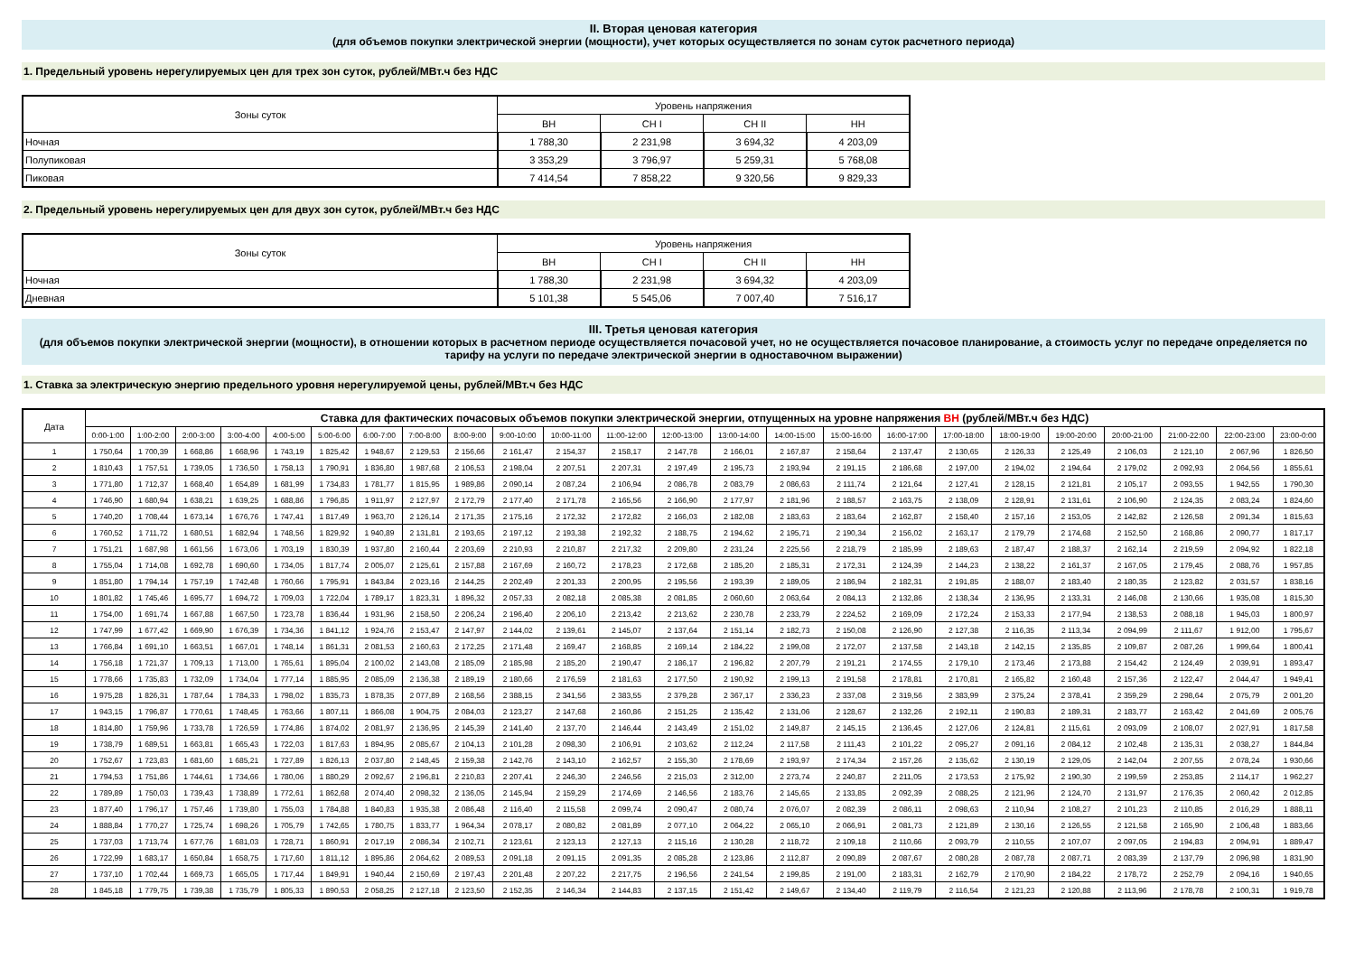II. Вторая ценовая категория
(для объемов покупки электрической энергии (мощности), учет которых осуществляется по зонам суток расчетного периода)
1. Предельный уровень нерегулируемых цен для трех зон суток, рублей/МВт.ч без НДС
| Зоны суток | Уровень напряжения | | | |
| --- | --- | --- | --- | --- |
| | ВН | СН I | СН II | НН |
| Ночная | 1 788,30 | 2 231,98 | 3 694,32 | 4 203,09 |
| Полупиковая | 3 353,29 | 3 796,97 | 5 259,31 | 5 768,08 |
| Пиковая | 7 414,54 | 7 858,22 | 9 320,56 | 9 829,33 |
2. Предельный уровень нерегулируемых цен для двух зон суток, рублей/МВт.ч без НДС
| Зоны суток | Уровень напряжения | | | |
| --- | --- | --- | --- | --- |
| | ВН | СН I | СН II | НН |
| Ночная | 1 788,30 | 2 231,98 | 3 694,32 | 4 203,09 |
| Дневная | 5 101,38 | 5 545,06 | 7 007,40 | 7 516,17 |
III. Третья ценовая категория
(для объемов покупки электрической энергии (мощности), в отношении которых в расчетном периоде осуществляется почасовой учет, но не осуществляется почасовое планирование, а стоимость услуг по передаче определяется по тарифу на услуги по передаче электрической энергии в одноставочном выражении)
1. Ставка за электрическую энергию предельного уровня нерегулируемой цены, рублей/МВт.ч без НДС
| Дата | Ставка для фактических почасовых объемов покупки электрической энергии, отпущенных на уровне напряжения ВН (рублей/МВт.ч без НДС) | | | | | | | | | | | | | | | | | | | | | | | |
| --- | --- | --- | --- | --- | --- | --- | --- | --- | --- | --- | --- | --- | --- | --- | --- | --- | --- | --- | --- | --- | --- | --- | --- | --- |
| | 0:00-1:00 | 1:00-2:00 | 2:00-3:00 | 3:00-4:00 | 4:00-5:00 | 5:00-6:00 | 6:00-7:00 | 7:00-8:00 | 8:00-9:00 | 9:00-10:00 | 10:00-11:00 | 11:00-12:00 | 12:00-13:00 | 13:00-14:00 | 14:00-15:00 | 15:00-16:00 | 16:00-17:00 | 17:00-18:00 | 18:00-19:00 | 19:00-20:00 | 20:00-21:00 | 21:00-22:00 | 22:00-23:00 | 23:00-0:00 |
| 1 | 1 750,64 | 1 700,39 | 1 668,86 | 1 668,96 | 1 743,19 | 1 825,42 | 1 948,67 | 2 129,53 | 2 156,66 | 2 161,47 | 2 154,37 | 2 158,17 | 2 147,78 | 2 166,01 | 2 167,87 | 2 158,64 | 2 137,47 | 2 130,65 | 2 126,33 | 2 125,49 | 2 106,03 | 2 121,10 | 2 067,96 | 1 826,50 |
| 2 | 1 810,43 | 1 757,51 | 1 739,05 | 1 736,50 | 1 758,13 | 1 790,91 | 1 836,80 | 1 987,68 | 2 106,53 | 2 198,04 | 2 207,51 | 2 207,31 | 2 197,49 | 2 195,73 | 2 193,94 | 2 191,15 | 2 186,68 | 2 197,00 | 2 194,02 | 2 194,64 | 2 179,02 | 2 092,93 | 2 064,56 | 1 855,61 |
| 3 | 1 771,80 | 1 712,37 | 1 668,40 | 1 654,89 | 1 681,99 | 1 734,83 | 1 781,77 | 1 815,95 | 1 989,86 | 2 090,14 | 2 087,24 | 2 106,94 | 2 086,78 | 2 083,79 | 2 086,63 | 2 111,74 | 2 121,64 | 2 127,41 | 2 128,15 | 2 121,81 | 2 105,17 | 2 093,55 | 1 942,55 | 1 790,30 |
| 4 | 1 746,90 | 1 680,94 | 1 638,21 | 1 639,25 | 1 688,86 | 1 796,85 | 1 911,97 | 2 127,97 | 2 172,79 | 2 177,40 | 2 171,78 | 2 165,56 | 2 166,90 | 2 177,97 | 2 181,96 | 2 188,57 | 2 163,75 | 2 138,09 | 2 128,91 | 2 131,61 | 2 106,90 | 2 124,35 | 2 083,24 | 1 824,60 |
| 5 | 1 740,20 | 1 708,44 | 1 673,14 | 1 676,76 | 1 747,41 | 1 817,49 | 1 963,70 | 2 126,14 | 2 171,35 | 2 175,16 | 2 172,32 | 2 172,82 | 2 166,03 | 2 182,08 | 2 183,63 | 2 183,64 | 2 162,87 | 2 158,40 | 2 157,16 | 2 153,05 | 2 142,82 | 2 126,58 | 2 091,34 | 1 815,63 |
| 6 | 1 760,52 | 1 711,72 | 1 680,51 | 1 682,94 | 1 748,56 | 1 829,92 | 1 940,89 | 2 131,81 | 2 193,65 | 2 197,12 | 2 193,38 | 2 192,32 | 2 188,75 | 2 194,62 | 2 195,71 | 2 190,34 | 2 156,02 | 2 163,17 | 2 179,79 | 2 174,68 | 2 152,50 | 2 168,86 | 2 090,77 | 1 817,17 |
| 7 | 1 751,21 | 1 687,98 | 1 661,56 | 1 673,06 | 1 703,19 | 1 830,39 | 1 937,80 | 2 160,44 | 2 203,69 | 2 210,93 | 2 210,87 | 2 217,32 | 2 209,80 | 2 231,24 | 2 225,56 | 2 218,79 | 2 185,99 | 2 189,63 | 2 187,47 | 2 188,37 | 2 162,14 | 2 219,59 | 2 094,92 | 1 822,18 |
| 8 | 1 755,04 | 1 714,08 | 1 692,78 | 1 690,60 | 1 734,05 | 1 817,74 | 2 005,07 | 2 125,61 | 2 157,88 | 2 167,69 | 2 160,72 | 2 178,23 | 2 172,68 | 2 185,20 | 2 185,31 | 2 172,31 | 2 124,39 | 2 144,23 | 2 138,22 | 2 161,37 | 2 167,05 | 2 179,45 | 2 088,76 | 1 957,85 |
| 9 | 1 851,80 | 1 794,14 | 1 757,19 | 1 742,48 | 1 760,66 | 1 795,91 | 1 843,84 | 2 023,16 | 2 144,25 | 2 202,49 | 2 201,33 | 2 200,95 | 2 195,56 | 2 193,39 | 2 189,05 | 2 186,94 | 2 182,31 | 2 191,85 | 2 188,07 | 2 183,40 | 2 180,35 | 2 123,82 | 2 031,57 | 1 838,16 |
| 10 | 1 801,82 | 1 745,46 | 1 695,77 | 1 694,72 | 1 709,03 | 1 722,04 | 1 789,17 | 1 823,31 | 1 896,32 | 2 057,33 | 2 082,18 | 2 085,38 | 2 081,85 | 2 060,60 | 2 063,64 | 2 084,13 | 2 132,86 | 2 138,34 | 2 136,95 | 2 133,31 | 2 146,08 | 2 130,66 | 1 935,08 | 1 815,30 |
| 11 | 1 754,00 | 1 691,74 | 1 667,88 | 1 667,50 | 1 723,78 | 1 836,44 | 1 931,96 | 2 158,50 | 2 206,24 | 2 196,40 | 2 206,10 | 2 213,42 | 2 213,62 | 2 230,78 | 2 233,79 | 2 224,52 | 2 169,09 | 2 172,24 | 2 153,33 | 2 177,94 | 2 138,53 | 2 088,18 | 1 945,03 | 1 800,97 |
| 12 | 1 747,99 | 1 677,42 | 1 669,90 | 1 676,39 | 1 734,36 | 1 841,12 | 1 924,76 | 2 153,47 | 2 147,97 | 2 144,02 | 2 139,61 | 2 145,07 | 2 137,64 | 2 151,14 | 2 182,73 | 2 150,08 | 2 126,90 | 2 127,38 | 2 116,35 | 2 113,34 | 2 094,99 | 2 111,67 | 1 912,00 | 1 795,67 |
| 13 | 1 766,84 | 1 691,10 | 1 663,51 | 1 667,01 | 1 748,14 | 1 861,31 | 2 081,53 | 2 160,63 | 2 172,25 | 2 171,48 | 2 169,47 | 2 168,85 | 2 169,14 | 2 184,22 | 2 199,08 | 2 172,07 | 2 137,58 | 2 143,18 | 2 142,15 | 2 135,85 | 2 109,87 | 2 087,26 | 1 999,64 | 1 800,41 |
| 14 | 1 756,18 | 1 721,37 | 1 709,13 | 1 713,00 | 1 765,61 | 1 895,04 | 2 100,02 | 2 143,08 | 2 185,09 | 2 185,98 | 2 185,20 | 2 190,47 | 2 186,17 | 2 196,82 | 2 207,79 | 2 191,21 | 2 174,55 | 2 179,10 | 2 173,46 | 2 173,88 | 2 154,42 | 2 124,49 | 2 039,91 | 1 893,47 |
| 15 | 1 778,66 | 1 735,83 | 1 732,09 | 1 734,04 | 1 777,14 | 1 885,95 | 2 085,09 | 2 136,38 | 2 189,19 | 2 180,66 | 2 176,59 | 2 181,63 | 2 177,50 | 2 190,92 | 2 199,13 | 2 191,58 | 2 178,81 | 2 170,81 | 2 165,82 | 2 160,48 | 2 157,36 | 2 122,47 | 2 044,47 | 1 949,41 |
| 16 | 1 975,28 | 1 826,31 | 1 787,64 | 1 784,33 | 1 798,02 | 1 835,73 | 1 878,35 | 2 077,89 | 2 168,56 | 2 388,15 | 2 341,56 | 2 383,55 | 2 379,28 | 2 367,17 | 2 336,23 | 2 337,08 | 2 319,56 | 2 383,99 | 2 375,24 | 2 378,41 | 2 359,29 | 2 298,64 | 2 075,79 | 2 001,20 |
| 17 | 1 943,15 | 1 796,87 | 1 770,61 | 1 748,45 | 1 763,66 | 1 807,11 | 1 866,08 | 1 904,75 | 2 084,03 | 2 123,27 | 2 147,68 | 2 160,86 | 2 151,25 | 2 135,42 | 2 131,06 | 2 128,67 | 2 132,26 | 2 192,11 | 2 190,83 | 2 189,31 | 2 183,77 | 2 163,42 | 2 041,69 | 2 005,76 |
| 18 | 1 814,80 | 1 759,96 | 1 733,78 | 1 726,59 | 1 774,86 | 1 874,02 | 2 081,97 | 2 136,95 | 2 145,39 | 2 141,40 | 2 137,70 | 2 146,44 | 2 143,49 | 2 151,02 | 2 149,87 | 2 145,15 | 2 136,45 | 2 127,06 | 2 124,81 | 2 115,61 | 2 093,09 | 2 108,07 | 2 027,91 | 1 817,58 |
| 19 | 1 738,79 | 1 689,51 | 1 663,81 | 1 665,43 | 1 722,03 | 1 817,63 | 1 894,95 | 2 085,67 | 2 104,13 | 2 101,28 | 2 098,30 | 2 106,91 | 2 103,62 | 2 112,24 | 2 117,58 | 2 111,43 | 2 101,22 | 2 095,27 | 2 091,16 | 2 084,12 | 2 102,48 | 2 135,31 | 2 038,27 | 1 844,84 |
| 20 | 1 752,67 | 1 723,83 | 1 681,60 | 1 685,21 | 1 727,89 | 1 826,13 | 2 037,80 | 2 148,45 | 2 159,38 | 2 142,76 | 2 143,10 | 2 162,57 | 2 155,30 | 2 178,69 | 2 193,97 | 2 174,34 | 2 157,26 | 2 135,62 | 2 130,19 | 2 129,05 | 2 142,04 | 2 207,55 | 2 078,24 | 1 930,66 |
| 21 | 1 794,53 | 1 751,86 | 1 744,61 | 1 734,66 | 1 780,06 | 1 880,29 | 2 092,67 | 2 196,81 | 2 210,83 | 2 207,41 | 2 246,30 | 2 246,56 | 2 215,03 | 2 312,00 | 2 273,74 | 2 240,87 | 2 211,05 | 2 173,53 | 2 175,92 | 2 190,30 | 2 199,59 | 2 253,85 | 2 114,17 | 1 962,27 |
| 22 | 1 789,89 | 1 750,03 | 1 739,43 | 1 738,89 | 1 772,61 | 1 862,68 | 2 074,40 | 2 098,32 | 2 136,05 | 2 145,94 | 2 159,29 | 2 174,69 | 2 146,56 | 2 183,76 | 2 145,65 | 2 133,85 | 2 092,39 | 2 088,25 | 2 121,96 | 2 124,70 | 2 131,97 | 2 176,35 | 2 060,42 | 2 012,85 |
| 23 | 1 877,40 | 1 796,17 | 1 757,46 | 1 739,80 | 1 755,03 | 1 784,88 | 1 840,83 | 1 935,38 | 2 086,48 | 2 116,40 | 2 115,58 | 2 099,74 | 2 090,47 | 2 080,74 | 2 076,07 | 2 082,39 | 2 086,11 | 2 098,63 | 2 110,94 | 2 108,27 | 2 101,23 | 2 110,85 | 2 016,29 | 1 888,11 |
| 24 | 1 888,84 | 1 770,27 | 1 725,74 | 1 698,26 | 1 705,79 | 1 742,65 | 1 780,75 | 1 833,77 | 1 964,34 | 2 078,17 | 2 080,82 | 2 081,89 | 2 077,10 | 2 064,22 | 2 065,10 | 2 066,91 | 2 081,73 | 2 121,89 | 2 130,16 | 2 126,55 | 2 121,58 | 2 165,90 | 2 106,48 | 1 883,66 |
| 25 | 1 737,03 | 1 713,74 | 1 677,76 | 1 681,03 | 1 728,71 | 1 860,91 | 2 017,19 | 2 086,34 | 2 102,71 | 2 123,61 | 2 123,13 | 2 127,13 | 2 115,16 | 2 130,28 | 2 118,72 | 2 109,18 | 2 110,66 | 2 093,79 | 2 110,55 | 2 107,07 | 2 097,05 | 2 194,83 | 2 094,91 | 1 889,47 |
| 26 | 1 722,99 | 1 683,17 | 1 650,84 | 1 658,75 | 1 717,60 | 1 811,12 | 1 895,86 | 2 064,62 | 2 089,53 | 2 091,18 | 2 091,15 | 2 091,35 | 2 085,28 | 2 123,86 | 2 112,87 | 2 090,89 | 2 087,67 | 2 080,28 | 2 087,78 | 2 087,71 | 2 083,39 | 2 137,79 | 2 096,98 | 1 831,90 |
| 27 | 1 737,10 | 1 702,44 | 1 669,73 | 1 665,05 | 1 717,44 | 1 849,91 | 1 940,44 | 2 150,69 | 2 197,43 | 2 201,48 | 2 207,22 | 2 217,75 | 2 196,56 | 2 241,54 | 2 199,85 | 2 191,00 | 2 183,31 | 2 162,79 | 2 170,90 | 2 184,22 | 2 178,72 | 2 252,79 | 2 094,16 | 1 940,65 |
| 28 | 1 845,18 | 1 779,75 | 1 739,38 | 1 735,79 | 1 805,33 | 1 890,53 | 2 058,25 | 2 127,18 | 2 123,50 | 2 152,35 | 2 146,34 | 2 144,83 | 2 137,15 | 2 151,42 | 2 149,67 | 2 134,40 | 2 119,79 | 2 116,54 | 2 121,23 | 2 120,88 | 2 113,96 | 2 178,78 | 2 100,31 | 1 919,78 |